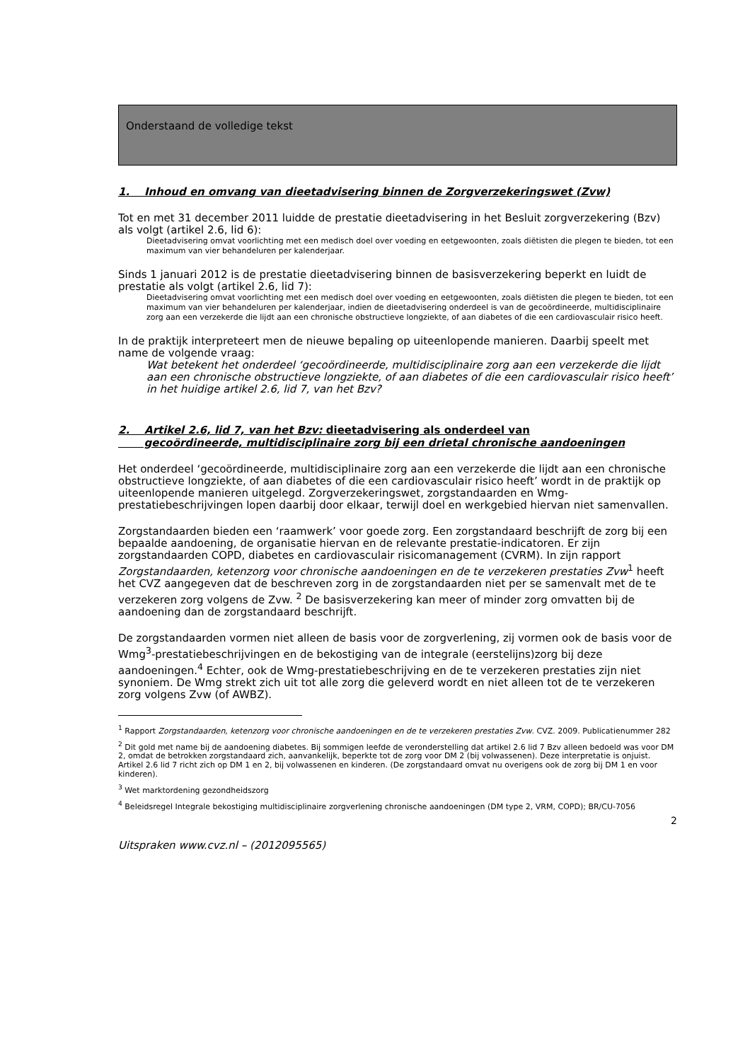Onderstaand de volledige tekst
1. Inhoud en omvang van dieetadvisering binnen de Zorgverzekeringswet (Zvw)
Tot en met 31 december 2011 luidde de prestatie dieetadvisering in het Besluit zorgverzekering (Bzv) als volgt (artikel 2.6, lid 6):
Dieetadvisering omvat voorlichting met een medisch doel over voeding en eetgewoonten, zoals diëtisten die plegen te bieden, tot een maximum van vier behandeluren per kalenderjaar.
Sinds 1 januari 2012 is de prestatie dieetadvisering binnen de basisverzekering beperkt en luidt de prestatie als volgt (artikel 2.6, lid 7):
Dieetadvisering omvat voorlichting met een medisch doel over voeding en eetgewoonten, zoals diëtisten die plegen te bieden, tot een maximum van vier behandeluren per kalenderjaar, indien de dieetadvisering onderdeel is van de gecoördineerde, multidisciplinaire zorg aan een verzekerde die lijdt aan een chronische obstructieve longziekte, of aan diabetes of die een cardiovasculair risico heeft.
In de praktijk interpreteert men de nieuwe bepaling op uiteenlopende manieren. Daarbij speelt met name de volgende vraag:
Wat betekent het onderdeel ‘gecoördineerde, multidisciplinaire zorg aan een verzekerde die lijdt aan een chronische obstructieve longziekte, of aan diabetes of die een cardiovasculair risico heeft’ in het huidige artikel 2.6, lid 7, van het Bzv?
2. Artikel 2.6, lid 7, van het Bzv: dieetadvisering als onderdeel van
gecoördineerde, multidisciplinaire zorg bij een drietal chronische aandoeningen
Het onderdeel ‘gecoördineerde, multidisciplinaire zorg aan een verzekerde die lijdt aan een chronische obstructieve longziekte, of aan diabetes of die een cardiovasculair risico heeft’ wordt in de praktijk op uiteenlopende manieren uitgelegd. Zorgverzekeringswet, zorgstandaarden en Wmg-prestatiebeschrijvingen lopen daarbij door elkaar, terwijl doel en werkgebied hiervan niet samenvallen.
Zorgstandaarden bieden een ‘raamwerk’ voor goede zorg. Een zorgstandaard beschrijft de zorg bij een bepaalde aandoening, de organisatie hiervan en de relevante prestatie-indicatoren. Er zijn zorgstandaarden COPD, diabetes en cardiovasculair risicomanagement (CVRM). In zijn rapport Zorgstandaarden, ketenzorg voor chronische aandoeningen en de te verzekeren prestaties Zvw<sup>1</sup> heeft het CVZ aangegeven dat de beschreven zorg in de zorgstandaarden niet per se samenvalt met de te verzekeren zorg volgens de Zvw. <sup>2</sup> De basisverzekering kan meer of minder zorg omvatten bij de aandoening dan de zorgstandaard beschrijft.
De zorgstandaarden vormen niet alleen de basis voor de zorgverlening, zij vormen ook de basis voor de Wmg<sup>3</sup>-prestatiebeschrijvingen en de bekostiging van de integrale (eerstelijns)zorg bij deze aandoeningen.<sup>4</sup> Echter, ook de Wmg-prestatiebeschrijving en de te verzekeren prestaties zijn niet synoniem. De Wmg strekt zich uit tot alle zorg die geleverd wordt en niet alleen tot de te verzekeren zorg volgens Zvw (of AWBZ).
<sup>1</sup> Rapport Zorgstandaarden, ketenzorg voor chronische aandoeningen en de te verzekeren prestaties Zvw. CVZ. 2009. Publicatienummer 282
<sup>2</sup> Dit gold met name bij de aandoening diabetes. Bij sommigen leefde de veronderstelling dat artikel 2.6 lid 7 Bzv alleen bedoeld was voor DM 2, omdat de betrokken zorgstandaard zich, aanvankelijk, beperkte tot de zorg voor DM 2 (bij volwassenen). Deze interpretatie is onjuist. Artikel 2.6 lid 7 richt zich op DM 1 en 2, bij volwassenen en kinderen. (De zorgstandaard omvat nu overigens ook de zorg bij DM 1 en voor kinderen).
<sup>3</sup> Wet marktordening gezondheidszorg
<sup>4</sup> Beleidsregel Integrale bekostiging multidisciplinaire zorgverlening chronische aandoeningen (DM type 2, VRM, COPD); BR/CU-7056
2
Uitspraken www.cvz.nl – (2012095565)